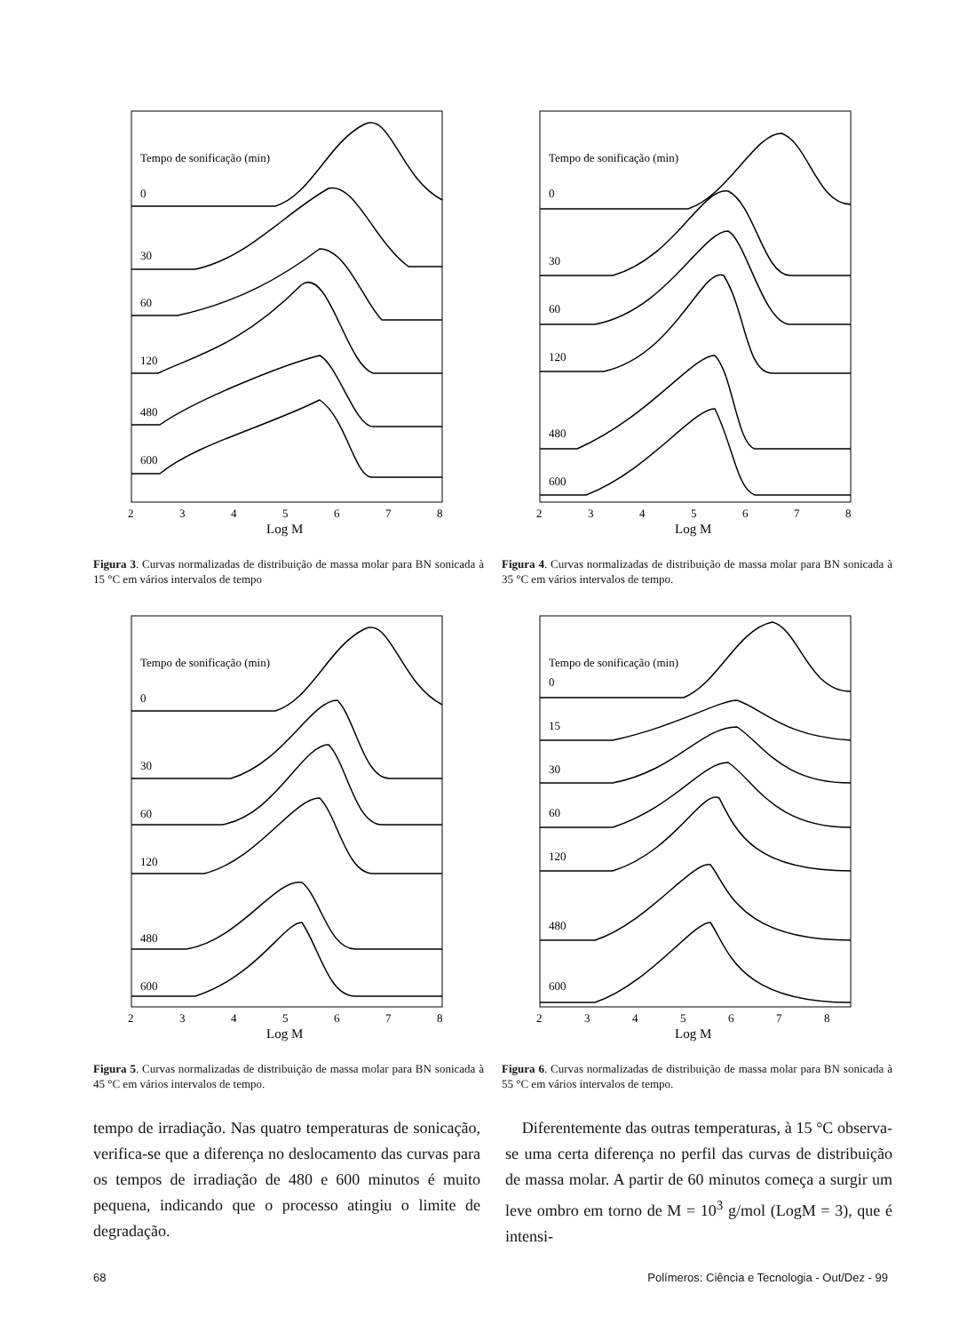Tempo de sonificação (min)
0
30
60
120
480
600
2
3
4
5
6
7
8
Log M
Figura 3. Curvas normalizadas de distribuição de massa molar para BN sonicada à 15 °C em vários intervalos de tempo
Tempo de sonificação (min)
0
30
60
120
480
600
2
3
4
5
6
7
8
Log M
Figura 4. Curvas normalizadas de distribuição de massa molar para BN sonicada à 35 °C em vários intervalos de tempo.
Tempo de sonificação (min)
0
30
60
120
480
600
2
3
4
5
6
7
8
Log M
Figura 5. Curvas normalizadas de distribuição de massa molar para BN sonicada à 45 °C em vários intervalos de tempo.
Tempo de sonificação (min)
0
15
30
60
120
480
600
2
3
4
5
6
7
8
Log M
Figura 6. Curvas normalizadas de distribuição de massa molar para BN sonicada à 55 °C em vários intervalos de tempo.
tempo de irradiação. Nas quatro temperaturas de sonicação, verifica-se que a diferença no deslocamento das curvas para os tempos de irradiação de 480 e 600 minutos é muito pequena, indicando que o processo atingiu o limite de degradação.
Diferentemente das outras temperaturas, à 15 °C observa-se uma certa diferença no perfil das curvas de distribuição de massa molar. A partir de 60 minutos começa a surgir um leve ombro em torno de M = 10<sup>3</sup> g/mol (LogM = 3), que é intensi-
68 Polímeros: Ciência e Tecnologia - Out/Dez - 99